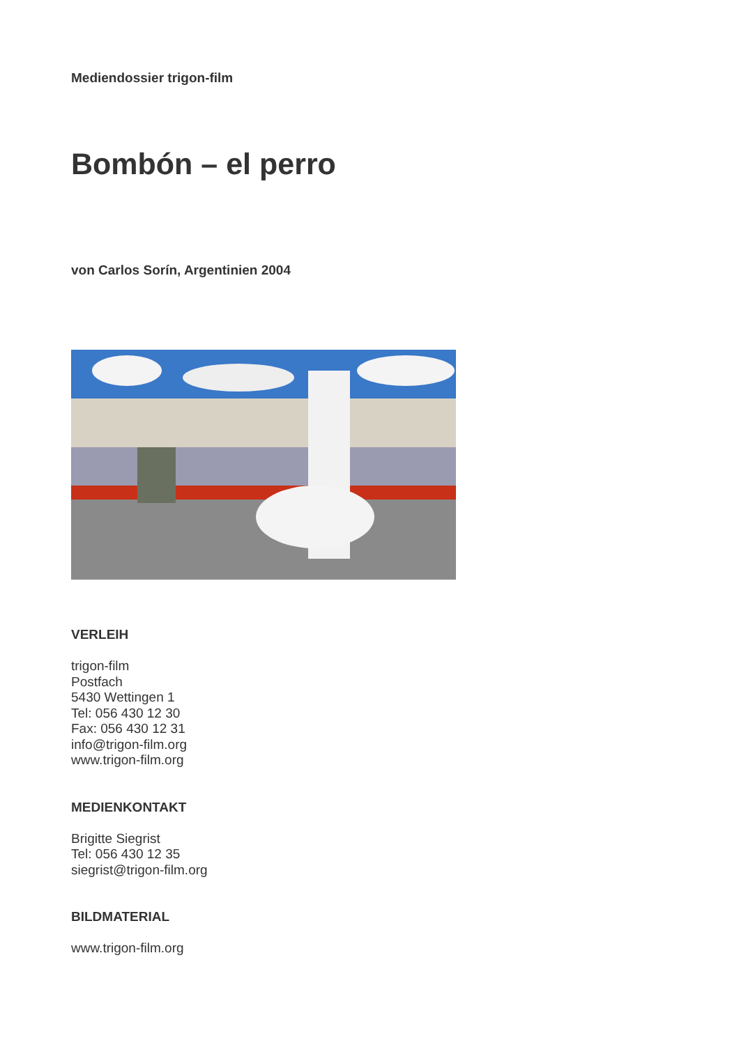Mediendossier trigon-film
Bombón – el perro
von Carlos Sorín, Argentinien 2004
VERLEIH
trigon-film
Postfach
5430 Wettingen 1
Tel: 056 430 12 30
Fax: 056 430 12 31
info@trigon-film.org
www.trigon-film.org
MEDIENKONTAKT
Brigitte Siegrist
Tel: 056 430 12 35
siegrist@trigon-film.org
BILDMATERIAL
www.trigon-film.org